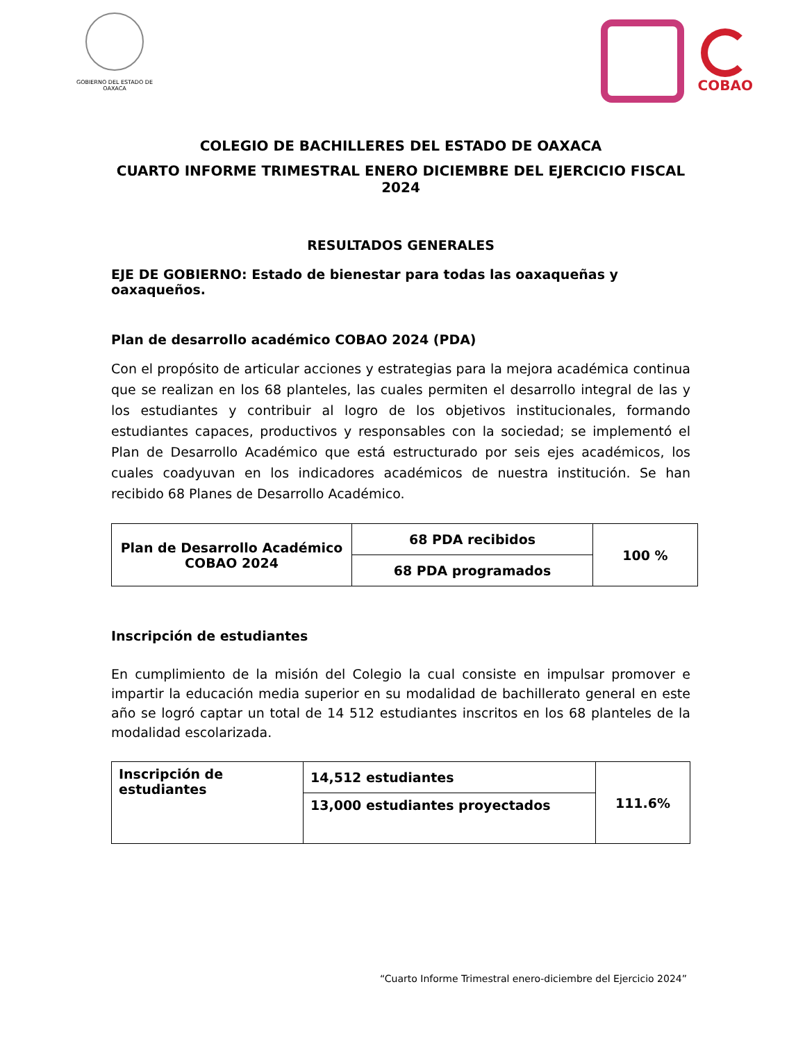GOBIERNO DEL ESTADO DE OAXACA
COBAO
COLEGIO DE BACHILLERES DEL ESTADO DE OAXACA
CUARTO INFORME TRIMESTRAL ENERO DICIEMBRE DEL EJERCICIO FISCAL 2024
RESULTADOS GENERALES
EJE DE GOBIERNO: Estado de bienestar para todas las oaxaqueñas y oaxaqueños.
Plan de desarrollo académico COBAO 2024 (PDA)
Con el propósito de articular acciones y estrategias para la mejora académica continua que se realizan en los 68 planteles, las cuales permiten el desarrollo integral de las y los estudiantes y contribuir al logro de los objetivos institucionales, formando estudiantes capaces, productivos y responsables con la sociedad; se implementó el Plan de Desarrollo Académico que está estructurado por seis ejes académicos, los cuales coadyuvan en los indicadores académicos de nuestra institución. Se han recibido 68 Planes de Desarrollo Académico.
| Plan de Desarrollo Académico COBAO 2024 | 68 PDA recibidos | 100 % |
| | 68 PDA programados | |
Inscripción de estudiantes
En cumplimiento de la misión del Colegio la cual consiste en impulsar promover e impartir la educación media superior en su modalidad de bachillerato general en este año se logró captar un total de 14 512 estudiantes inscritos en los 68 planteles de la modalidad escolarizada.
| Inscripción de estudiantes | 14,512 estudiantes | 111.6% |
| | 13,000 estudiantes proyectados | |
“Cuarto Informe Trimestral enero-diciembre del Ejercicio 2024”